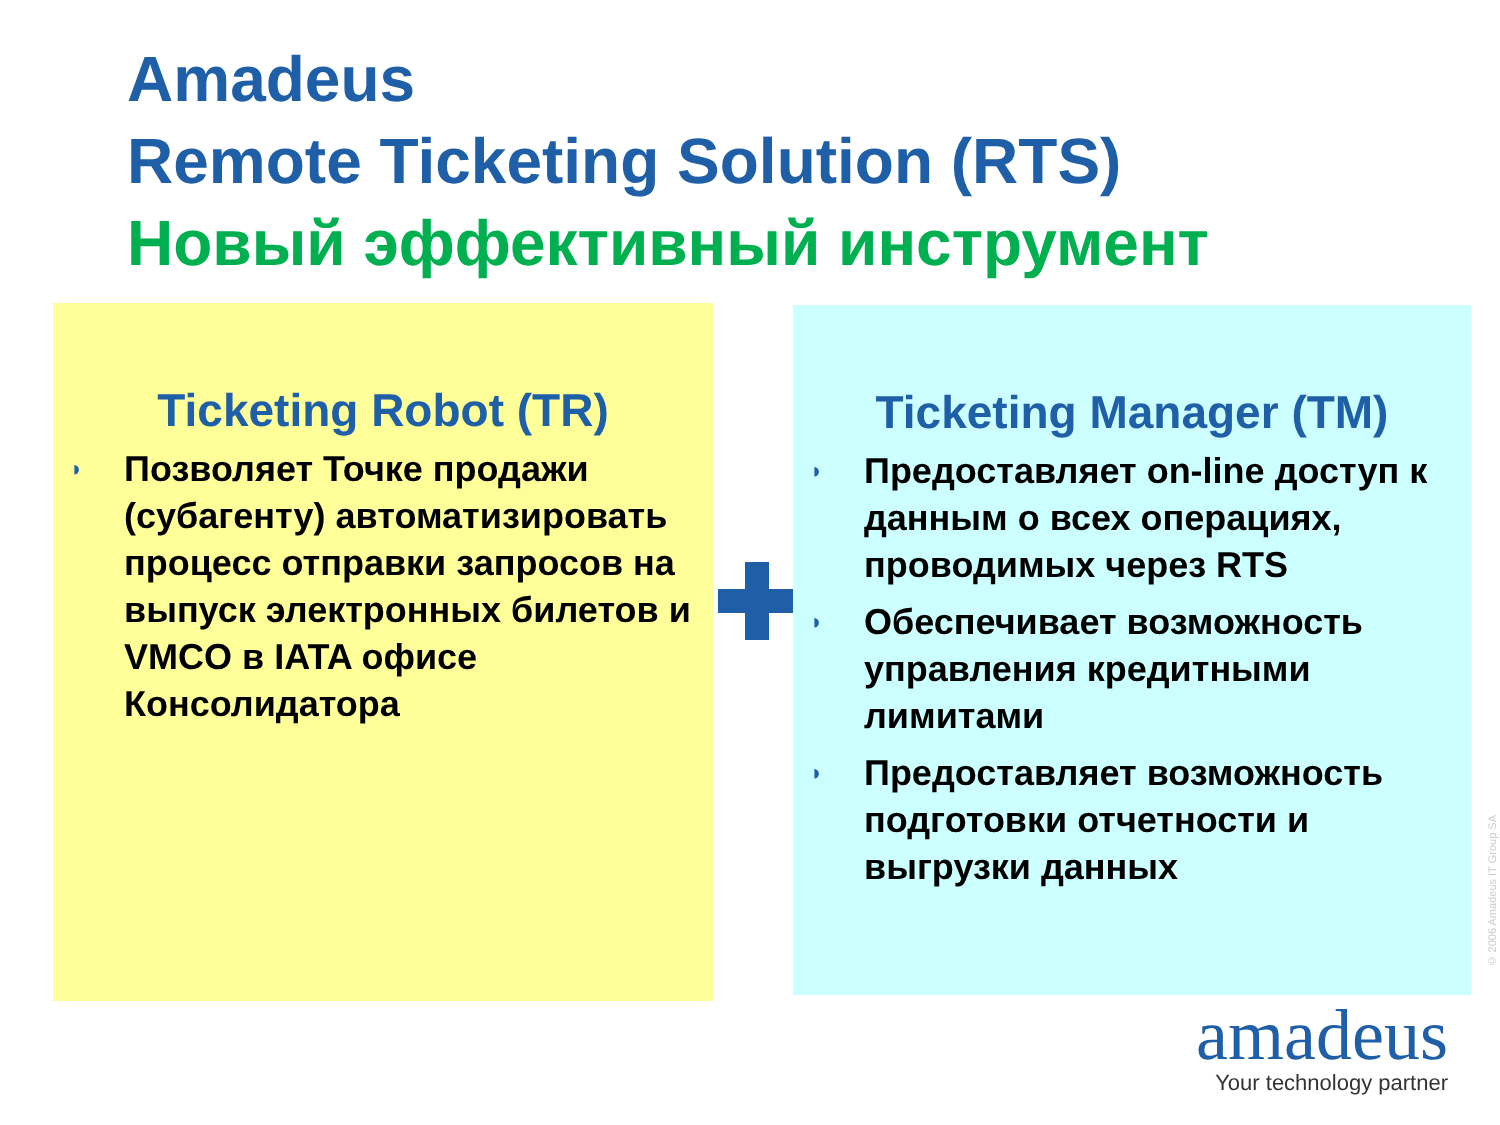Amadeus
Remote Ticketing Solution (RTS)
Новый эффективный инструмент
Ticketing Robot (TR)
◗ Позволяет Точке продажи (субагенту) автоматизировать процесс отправки запросов на выпуск электронных билетов и VMCO в IATA офисе Консолидатора
Ticketing Manager (TM)
◗ Предоставляет on-line доступ к данным о всех операциях, проводимых через RTS
◗ Обеспечивает возможность управления кредитными лимитами
◗ Предоставляет возможность подготовки отчетности и выгрузки данных
© 2006 Amadeus IT Group SA
amadeus
Your technology partner